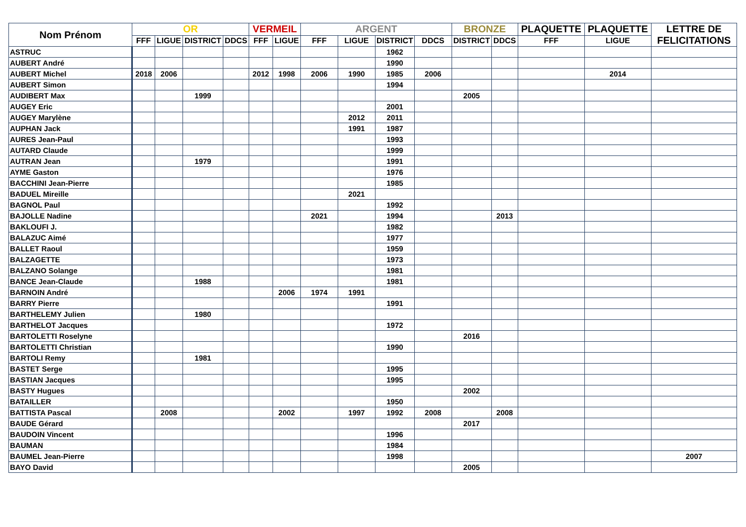| Nom Prénom | OR | | | | VERMEIL | | ARGENT | | | | BRONZE | | PLAQUETTE | PLAQUETTE | LETTRE DE FELICITATIONS |
| --- | --- | --- | --- | --- | --- | --- | --- | --- | --- | --- | --- | --- | --- | --- | --- |
| | FFF | LIGUE | DISTRICT | DDCS | FFF | LIGUE | FFF | LIGUE | DISTRICT | DDCS | DISTRICT | DDCS | FFF | LIGUE | |
| ASTRUC | | | | | | | | | 1962 | | | | | | |
| AUBERT André | | | | | | | | | 1990 | | | | | | |
| AUBERT Michel | 2018 | 2006 | | | 2012 | 1998 | 2006 | 1990 | 1985 | 2006 | | | | 2014 | |
| AUBERT Simon | | | | | | | | | 1994 | | | | | | |
| AUDIBERT Max | | | 1999 | | | | | | | | 2005 | | | | |
| AUGEY Eric | | | | | | | | | 2001 | | | | | | |
| AUGEY Marylène | | | | | | | | 2012 | 2011 | | | | | | |
| AUPHAN Jack | | | | | | | | 1991 | 1987 | | | | | | |
| AURES Jean-Paul | | | | | | | | | 1993 | | | | | | |
| AUTARD Claude | | | | | | | | | 1999 | | | | | | |
| AUTRAN Jean | | | 1979 | | | | | | 1991 | | | | | | |
| AYME Gaston | | | | | | | | | 1976 | | | | | | |
| BACCHINI Jean-Pierre | | | | | | | | | 1985 | | | | | | |
| BADUEL Mireille | | | | | | | | 2021 | | | | | | | |
| BAGNOL Paul | | | | | | | | | 1992 | | | | | | |
| BAJOLLE Nadine | | | | | | | 2021 | | 1994 | | | 2013 | | | |
| BAKLOUFI J. | | | | | | | | | 1982 | | | | | | |
| BALAZUC Aimé | | | | | | | | | 1977 | | | | | | |
| BALLET Raoul | | | | | | | | | 1959 | | | | | | |
| BALZAGETTE | | | | | | | | | 1973 | | | | | | |
| BALZANO Solange | | | | | | | | | 1981 | | | | | | |
| BANCE Jean-Claude | | | 1988 | | | | | | 1981 | | | | | | |
| BARNOIN André | | | | | | 2006 | 1974 | 1991 | | | | | | | |
| BARRY Pierre | | | | | | | | | 1991 | | | | | | |
| BARTHELEMY Julien | | | 1980 | | | | | | | | | | | | |
| BARTHELOT Jacques | | | | | | | | | 1972 | | | | | | |
| BARTOLETTI Roselyne | | | | | | | | | | | 2016 | | | | |
| BARTOLETTI Christian | | | | | | | | | 1990 | | | | | | |
| BARTOLI Remy | | | 1981 | | | | | | | | | | | | |
| BASTET Serge | | | | | | | | | 1995 | | | | | | |
| BASTIAN Jacques | | | | | | | | | 1995 | | | | | | |
| BASTY Hugues | | | | | | | | | | | 2002 | | | | |
| BATAILLER | | | | | | | | | 1950 | | | | | | |
| BATTISTA Pascal | | 2008 | | | | 2002 | | 1997 | 1992 | 2008 | | 2008 | | | |
| BAUDE Gérard | | | | | | | | | | | 2017 | | | | |
| BAUDOIN Vincent | | | | | | | | | 1996 | | | | | | |
| BAUMAN | | | | | | | | | 1984 | | | | | | |
| BAUMEL Jean-Pierre | | | | | | | | | 1998 | | | | | | 2007 |
| BAYO David | | | | | | | | | | | 2005 | | | | |